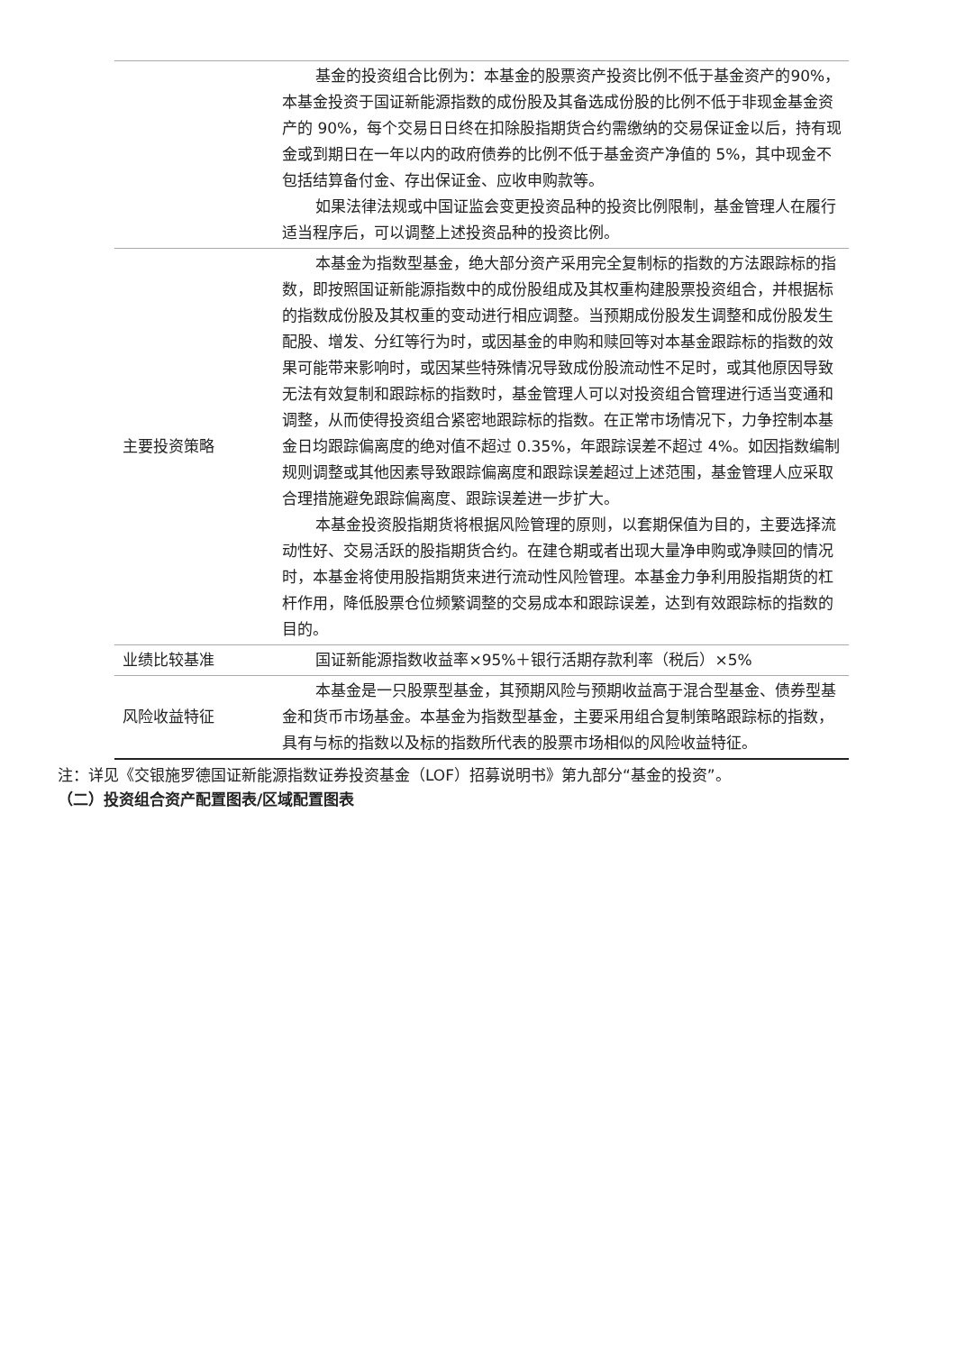| | 基金的投资组合比例为：本基金的股票资产投资比例不低于基金资产的90%，本基金投资于国证新能源指数的成份股及其备选成份股的比例不低于非现金基金资产的 90%，每个交易日日终在扣除股指期货合约需缴纳的交易保证金以后，持有现金或到期日在一年以内的政府债券的比例不低于基金资产净值的 5%，其中现金不包括结算备付金、存出保证金、应收申购款等。 如果法律法规或中国证监会变更投资品种的投资比例限制，基金管理人在履行适当程序后，可以调整上述投资品种的投资比例。 |
| 主要投资策略 | 本基金为指数型基金，绝大部分资产采用完全复制标的指数的方法跟踪标的指数，即按照国证新能源指数中的成份股组成及其权重构建股票投资组合，并根据标的指数成份股及其权重的变动进行相应调整。当预期成份股发生调整和成份股发生配股、增发、分红等行为时，或因基金的申购和赎回等对本基金跟踪标的指数的效果可能带来影响时，或因某些特殊情况导致成份股流动性不足时，或其他原因导致无法有效复制和跟踪标的指数时，基金管理人可以对投资组合管理进行适当变通和调整，从而使得投资组合紧密地跟踪标的指数。在正常市场情况下，力争控制本基金日均跟踪偏离度的绝对值不超过 0.35%，年跟踪误差不超过 4%。如因指数编制规则调整或其他因素导致跟踪偏离度和跟踪误差超过上述范围，基金管理人应采取合理措施避免跟踪偏离度、跟踪误差进一步扩大。 本基金投资股指期货将根据风险管理的原则，以套期保值为目的，主要选择流动性好、交易活跃的股指期货合约。在建仓期或者出现大量净申购或净赎回的情况时，本基金将使用股指期货来进行流动性风险管理。本基金力争利用股指期货的杠杆作用，降低股票仓位频繁调整的交易成本和跟踪误差，达到有效跟踪标的指数的目的。 |
| 业绩比较基准 | 国证新能源指数收益率×95%＋银行活期存款利率（税后）×5% |
| 风险收益特征 | 本基金是一只股票型基金，其预期风险与预期收益高于混合型基金、债券型基金和货币市场基金。本基金为指数型基金，主要采用组合复制策略跟踪标的指数，具有与标的指数以及标的指数所代表的股票市场相似的风险收益特征。 |
注：详见《交银施罗德国证新能源指数证券投资基金（LOF）招募说明书》第九部分“基金的投资”。
（二）投资组合资产配置图表/区域配置图表